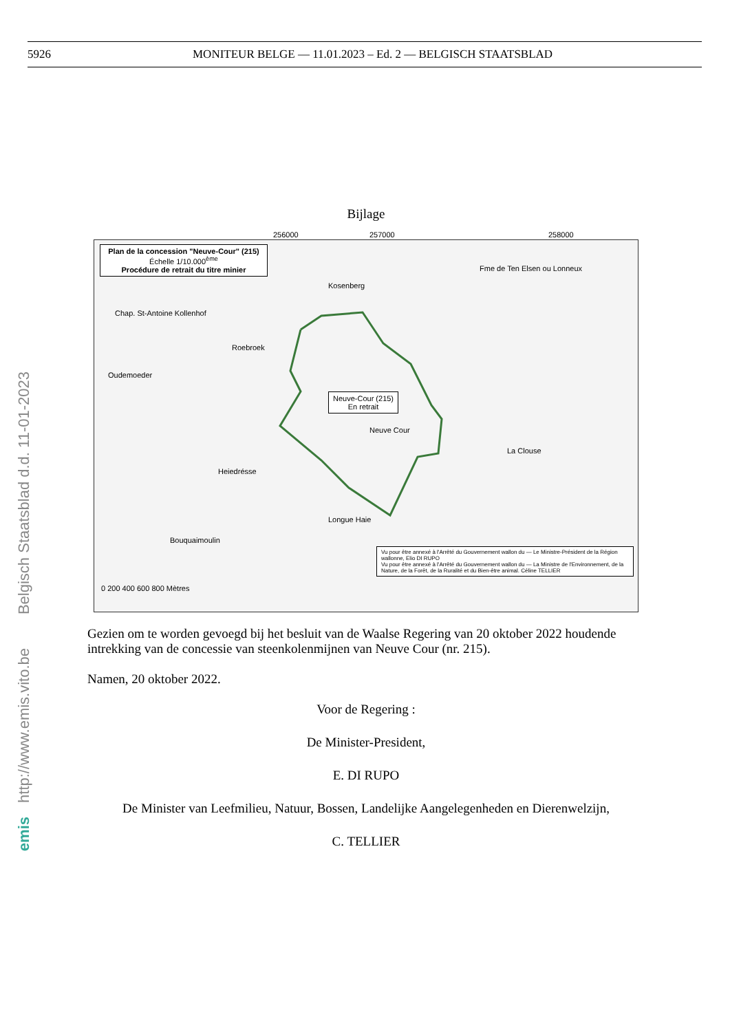5926 MONITEUR BELGE — 11.01.2023 – Ed. 2 — BELGISCH STAATSBLAD
http://www.emis.vito.be Belgisch Staatsblad d.d. 11-01-2023
emis
Bijlage
Plan de la concession "Neuve-Cour" (215)
Échelle 1/10.000<sup>ème</sup>
Procédure de retrait du titre minier
Neuve-Cour (215)
En retrait
Chap. St-Antoine Kollenhof
Kosenberg
Fme de Ten Elsen ou Lonneux
Roebroek
Oudemoeder
Neuve Cour
La Clouse
Heiedrésse
Longue Haie
Bouquaimoulin
Vu pour être annexé à l'Arrêté du Gouvernement wallon du — Le Ministre-Président de la Région wallonne, Elio DI RUPO
Vu pour être annexé à l'Arrêté du Gouvernement wallon du — La Ministre de l'Environnement, de la Nature, de la Forêt, de la Ruralité et du Bien-être animal. Céline TELLIER
0 200 400 600 800 Mètres
256000 257000 258000
Gezien om te worden gevoegd bij het besluit van de Waalse Regering van 20 oktober 2022 houdende intrekking van de concessie van steenkolenmijnen van Neuve Cour (nr. 215).
Namen, 20 oktober 2022.
Voor de Regering :
De Minister-President,
E. DI RUPO
De Minister van Leefmilieu, Natuur, Bossen, Landelijke Aangelegenheden en Dierenwelzijn,
C. TELLIER